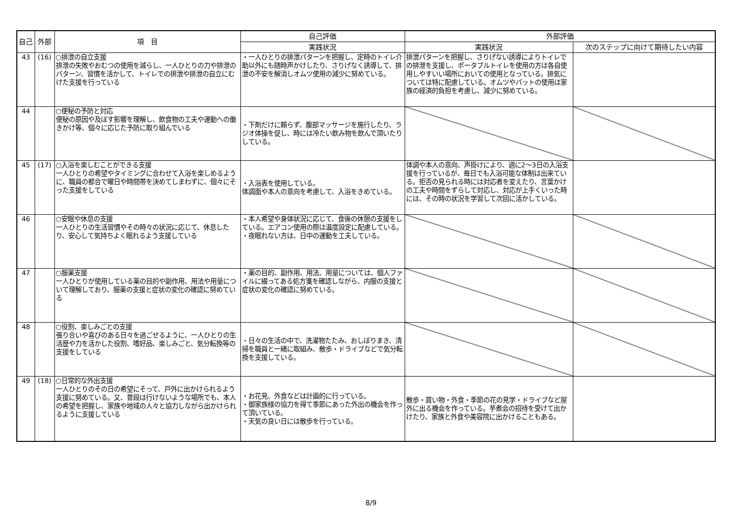| 自己 | 外部 | 項 目 | 自己評価 | 外部評価 | |
| --- | --- | --- | --- | --- | --- |
| | | | 実践状況 | 実践状況 | 次のステップに向けて期待したい内容 |
| 43 | (16) | ○排泄の自立支援 排泄の失敗やおむつの使用を減らし、一人ひとりの力や排泄のパターン、習慣を活かして、トイレでの排泄や排泄の自立にむけた支援を行っている | ・一人ひとりの排泄パターンを把握し、定時のトイレ介助以外にも随時声かけしたり、さりげなく誘導して、排泄の不安を解消しオムツ使用の減少に努めている。 | 排泄パターンを把握し、さりげない誘導によりトイレでの排泄を支援し、ポータブルトイレを使用の方は各自使用しやすいい場所においての使用となっている。排気については特に配慮している。オムツやパットの使用は家族の経済的負担を考慮し、減少に努めている。 | |
| 44 | | ○便秘の予防と対応 便秘の原因や及ぼす影響を理解し、飲食物の工夫や運動への働きかけ等、個々に応じた予防に取り組んでいる | ・下剤だけに頼らず、腹部マッサージを施行したり、ラジオ体操を促し、時には冷たい飲み物を飲んで頂いたりしている。 | | |
| 45 | (17) | ○入浴を楽しむことができる支援 一人ひとりの希望やタイミングに合わせて入浴を楽しめるように、職員の都合で曜日や時間帯を決めてしまわずに、個々にそった支援をしている | ・入浴表を使用している。 体調面や本人の意向を考慮して、入浴をきめている。 | 体調や本人の意向、声掛けにより、週に2～3日の入浴支援を行っているが、毎日でも入浴可能な体制は出来ている。拒否の見られる時には対応者を変えたり、言葉かけの工夫や時間をずらして対応し、対応が上手くいった時には、その時の状況を学習して次回に活かしている。 | |
| 46 | | ○安眠や休息の支援 一人ひとりの生活習慣やその時々の状況に応じて、休息したり、安心して気持ちよく眠れるよう支援している | ・本人希望や身体状況に応じて、食後の休憩の支援をしている。エアコン使用の際は温度設定に配慮している。 ・夜眠れない方は、日中の運動を工夫している。 | | |
| 47 | | ○服薬支援 一人ひとりが使用している薬の目的や副作用、用法や用量について理解しており、服薬の支援と症状の変化の確認に努めている | ・薬の目的、副作用、用法、用量については、個人ファイルに綴ってある処方箋を確認しながら、内服の支援と症状の変化の確認に努めている。 | | |
| 48 | | ○役割、楽しみごとの支援 張り合いや喜びのある日々を過ごせるように、一人ひとりの生活歴や力を活かした役割、嗜好品、楽しみごと、気分転換等の支援をしている | ・日々の生活の中で、洗濯物たたみ、おしぼりまき、清掃を職員と一緒に取組み、散歩・ドライブなどで気分転換を支援している。 | | |
| 49 | (18) | ○日常的な外出支援 一人ひとりのその日の希望にそって、戸外に出かけられるよう支援に努めている。又、普段は行けないような場所でも、本人の希望を把握し、家族や地域の人々と協力しながら出かけられるように支援している | ・お花見、外食などは計画的に行っている。 ・御家族様の協力を得て季節にあった外出の機会を作って頂いている。 ・天気の良い日には散歩を行っている。 | 散歩・買い物・外食・季節の花の見学・ドライブなど屋外に出る機会を作っている。芋煮会の招待を受けて出かけたり、家族と外食や美容院に出かけることもある。 | |
8/9